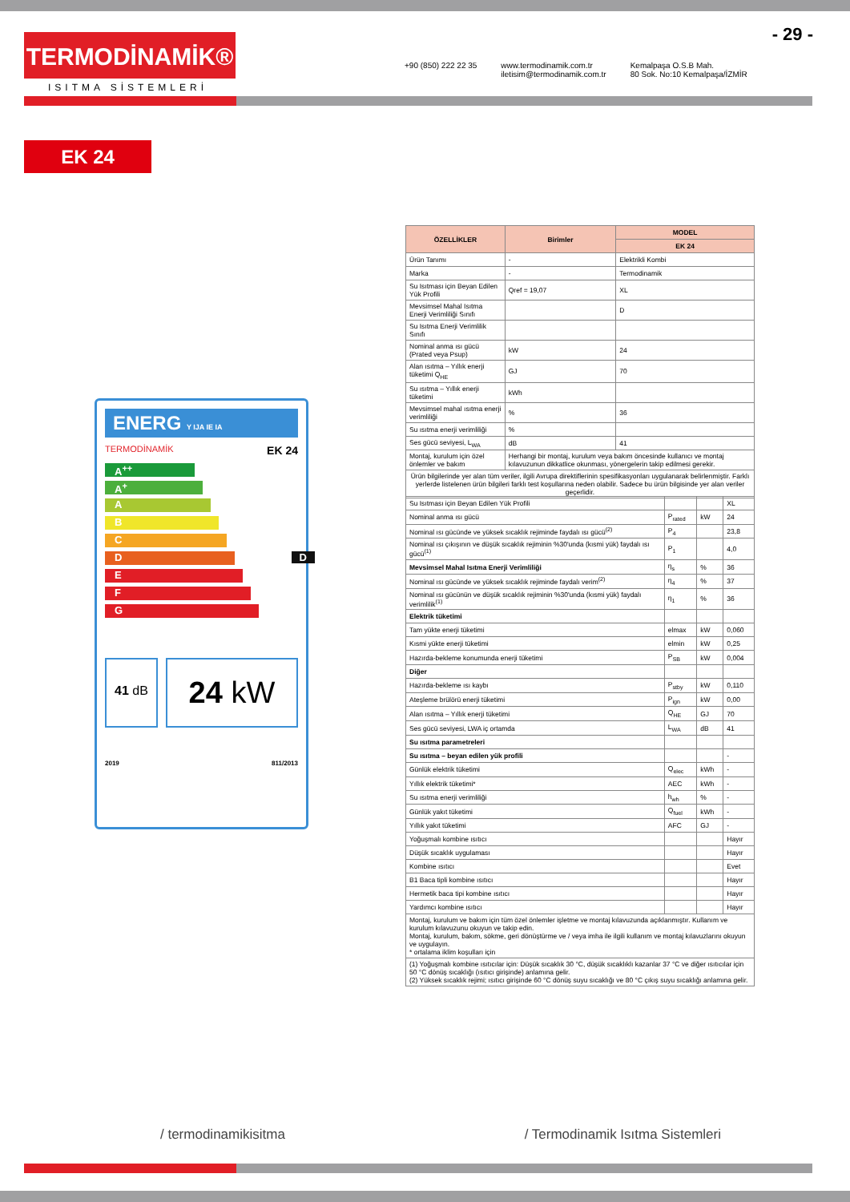- 29 -
TERMODİNAMİK®
ISITMA SİSTEMLERİ
+90 (850) 222 22 35 www.termodinamik.com.tr
iletisim@termodinamik.com.tr Kemalpaşa O.S.B Mah.
80 Sok. No:10 Kemalpaşa/İZMİR
EK 24
ENERG Y IJA IE IA
TERMODİNAMİK EK 24
A<sup>++</sup>
A<sup>+</sup>
A
B
C
D D
E
F
G
41 dB
24 kW
2019 811/2013
| ÖZELLİKLER | Birimler | MODEL |
| --- | --- | --- |
| | | EK 24 |
| Ürün Tanımı | - | Elektrikli Kombi |
| Marka | - | Termodinamik |
| Su Isıtması için Beyan Edilen Yük Profili | Qref = 19,07 | XL |
| Mevsimsel Mahal Isıtma Enerji Verimliliği Sınıfı | | D |
| Su Isıtma Enerji Verimlilik Sınıfı | | |
| Nominal anma ısı gücü (Prated veya Psup) | kW | 24 |
| Alan ısıtma – Yıllık enerji tüketimi Q<sub>HE</sub> | GJ | 70 |
| Su ısıtma – Yıllık enerji tüketimi | kWh | |
| Mevsimsel mahal ısıtma enerji verimliliği | % | 36 |
| Su ısıtma enerji verimliliği | % | |
| Ses gücü seviyesi, L<sub>WA</sub> | dB | 41 |
| Montaj, kurulum için özel önlemler ve bakım | Herhangi bir montaj, kurulum veya bakım öncesinde kullanıcı ve montaj kılavuzunun dikkatlice okunması, yönergelerin takip edilmesi gerekir. | |
| Ürün bilgilerinde yer alan tüm veriler, ilgili Avrupa direktiflerinin spesifikasyonları uygulanarak belirlenmiştir. Farklı yerlerde listelenen ürün bilgileri farklı test koşullarına neden olabilir. Sadece bu ürün bilgisinde yer alan veriler geçerlidir. | | |
| Su Isıtması için Beyan Edilen Yük Profili | | | XL |
| Nominal anma ısı gücü | P<sub>rated</sub> | kW | 24 |
| Nominal ısı gücünde ve yüksek sıcaklık rejiminde faydalı ısı gücü<sup>(2)</sup> | P<sub>4</sub> | | 23,8 |
| Nominal ısı çıkışının ve düşük sıcaklık rejiminin %30'unda (kısmi yük) faydalı ısı gücü<sup>(1)</sup> | P<sub>1</sub> | | 4,0 |
| Mevsimsel Mahal Isıtma Enerji Verimliliği | η<sub>s</sub> | % | 36 |
| Nominal ısı gücünde ve yüksek sıcaklık rejiminde faydalı verim<sup>(2)</sup> | η<sub>4</sub> | % | 37 |
| Nominal ısı gücünün ve düşük sıcaklık rejiminin %30'unda (kısmi yük) faydalı verimlilik<sup>(1)</sup> | η<sub>1</sub> | % | 36 |
| Elektrik tüketimi | | | |
| Tam yükte enerji tüketimi | elmax | kW | 0,060 |
| Kısmi yükte enerji tüketimi | elmin | kW | 0,25 |
| Hazırda-bekleme konumunda enerji tüketimi | P<sub>SB</sub> | kW | 0,004 |
| Diğer | | | |
| Hazırda-bekleme ısı kaybı | P<sub>stby</sub> | kW | 0,110 |
| Ateşleme brülörü enerji tüketimi | P<sub>ign</sub> | kW | 0,00 |
| Alan ısıtma – Yıllık enerji tüketimi | Q<sub>HE</sub> | GJ | 70 |
| Ses gücü seviyesi, LWA iç ortamda | L<sub>WA</sub> | dB | 41 |
| Su ısıtma parametreleri | | | |
| Su ısıtma – beyan edilen yük profili | | | - |
| Günlük elektrik tüketimi | Q<sub>elec</sub> | kWh | - |
| Yıllık elektrik tüketimi* | AEC | kWh | - |
| Su ısıtma enerji verimliliği | h<sub>wh</sub> | % | - |
| Günlük yakıt tüketimi | Q<sub>fuel</sub> | kWh | - |
| Yıllık yakıt tüketimi | AFC | GJ | - |
| Yoğuşmalı kombine ısıtıcı | | | Hayır |
| Düşük sıcaklık uygulaması | | | Hayır |
| Kombine ısıtıcı | | | Evet |
| B1 Baca tipli kombine ısıtıcı | | | Hayır |
| Hermetik baca tipi kombine ısıtıcı | | | Hayır |
| Yardımcı kombine ısıtıcı | | | Hayır |
| Montaj, kurulum ve bakım için tüm özel önlemler işletme ve montaj kılavuzunda açıklanmıştır. Kullanım ve kurulum kılavuzunu okuyun ve takip edin. Montaj, kurulum, bakım, sökme, geri dönüştürme ve / veya imha ile ilgili kullanım ve montaj kılavuzlarını okuyun ve uygulayın. * ortalama iklim koşulları için | | | |
| (1) Yoğuşmalı kombine ısıtıcılar için: Düşük sıcaklık 30 °C, düşük sıcaklıklı kazanlar 37 °C ve diğer ısıtıcılar için 50 °C dönüş sıcaklığı (ısıtıcı girişinde) anlamına gelir. (2) Yüksek sıcaklık rejimi; ısıtıcı girişinde 60 °C dönüş suyu sıcaklığı ve 80 °C çıkış suyu sıcaklığı anlamına gelir. | | | |
/ termodinamikisitma / Termodinamik Isıtma Sistemleri